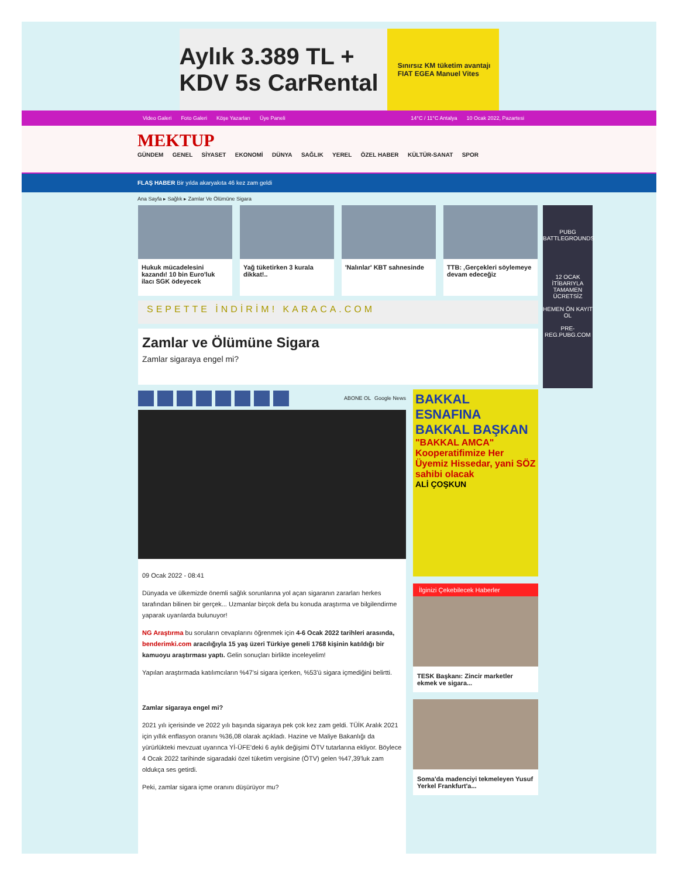Aylık 3.389 TL + KDV 5s CarRental Sınırsız KM tüketim avantajı FIAT EGEA Manuel Vites
Video Galeri Foto Galeri Köşe Yazarları Üye Paneli
14°C / 11°C Antalya 10 Ocak 2022, Pazartesi
MEKTUP
GÜNDEM GENEL SİYASET EKONOMİ DÜNYA SAĞLIK YEREL ÖZEL HABER KÜLTÜR-SANAT SPOR
FLAŞ HABER Bir yılda akaryakıta 46 kez zam geldi
Ana Sayfa ▸ Sağlık ▸ Zamlar Ve Ölümüne Sigara
Hukuk mücadelesini kazandı! 10 bin Euro'luk ilacı SGK ödeyecek
Yağ tüketirken 3 kurala dikkat!..
'Nalınlar' KBT sahnesinde
TTB: ‚Gerçekleri söylemeye devam edeceğiz
SEPETTE İNDİRİM! KARACA.COM
Zamlar ve Ölümüne Sigara
Zamlar sigaraya engel mi?
ABONE OL Google News
09 Ocak 2022 - 08:41
Dünyada ve ülkemizde önemli sağlık sorunlarına yol açan sigaranın zararları herkes tarafından bilinen bir gerçek... Uzmanlar birçok defa bu konuda araştırma ve bilgilendirme yaparak uyarılarda bulunuyor!
NG Araştırma bu soruların cevaplarını öğrenmek için 4-6 Ocak 2022 tarihleri arasında, benderimki.com aracılığıyla 15 yaş üzeri Türkiye geneli 1768 kişinin katıldığı bir kamuoyu araştırması yaptı. Gelin sonuçları birlikte inceleyelim!
Yapılan araştırmada katılımcıların %47'si sigara içerken, %53'ü sigara içmediğini belirtti.
Zamlar sigaraya engel mi?
2021 yılı içerisinde ve 2022 yılı başında sigaraya pek çok kez zam geldi. TÜİK Aralık 2021 için yıllık enflasyon oranını %36,08 olarak açıkladı. Hazine ve Maliye Bakanlığı da yürürlükteki mevzuat uyarınca Yİ-ÜFE'deki 6 aylık değişimi ÖTV tutarlarına ekliyor. Böylece 4 Ocak 2022 tarihinde sigaradaki özel tüketim vergisine (ÖTV) gelen %47,39'luk zam oldukça ses getirdi.
Peki, zamlar sigara içme oranını düşürüyor mu?
BAKKAL ESNAFINA BAKKAL BAŞKAN
"BAKKAL AMCA" Kooperatifimize Her Üyemiz Hissedar, yani SÖZ sahibi olacak
ALİ ÇOŞKUN
İlginizi Çekebilecek Haberler
TESK Başkanı: Zincir marketler ekmek ve sigara...
Soma'da madenciyi tekmeleyen Yusuf Yerkel Frankfurt'a...
PUBG BATTLEGROUNDS
12 OCAK İTİBARIYLA TAMAMEN ÜCRETSİZ
HEMEN ÖN KAYIT OL
PRE-REG.PUBG.COM